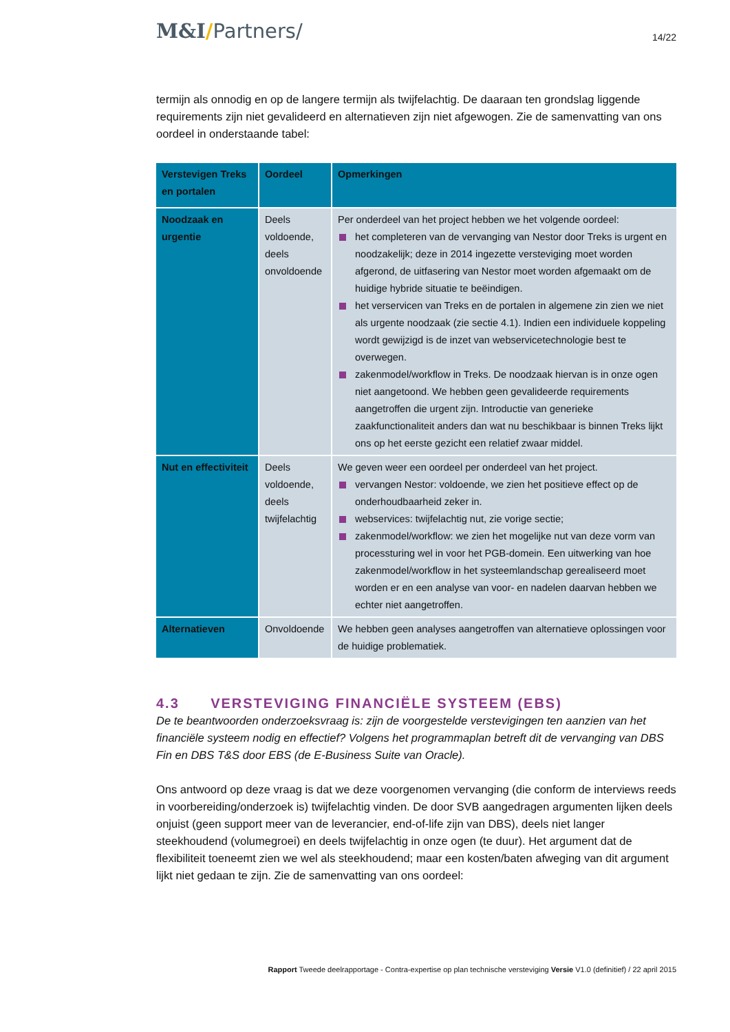M&I/Partners/
14/22
termijn als onnodig en op de langere termijn als twijfelachtig. De daaraan ten grondslag liggende requirements zijn niet gevalideerd en alternatieven zijn niet afgewogen. Zie de samenvatting van ons oordeel in onderstaande tabel:
| Verstevigen Treks en portalen | Oordeel | Opmerkingen |
| --- | --- | --- |
| Noodzaak en urgentie | Deels voldoende, deels onvoldoende | Per onderdeel van het project hebben we het volgende oordeel: het completeren van de vervanging van Nestor door Treks is urgent en noodzakelijk; deze in 2014 ingezette versteviging moet worden afgerond, de uitfasering van Nestor moet worden afgemaakt om de huidige hybride situatie te beëindigen. het verservicen van Treks en de portalen in algemene zin zien we niet als urgente noodzaak (zie sectie 4.1). Indien een individuele koppeling wordt gewijzigd is de inzet van webservicetechnologie best te overwegen. zakenmodel/workflow in Treks. De noodzaak hiervan is in onze ogen niet aangetoond. We hebben geen gevalideerde requirements aangetroffen die urgent zijn. Introductie van generieke zaakfunctionaliteit anders dan wat nu beschikbaar is binnen Treks lijkt ons op het eerste gezicht een relatief zwaar middel. |
| Nut en effectiviteit | Deels voldoende, deels twijfelachtig | We geven weer een oordeel per onderdeel van het project. vervangen Nestor: voldoende, we zien het positieve effect op de onderhoudbaarheid zeker in. webservices: twijfelachtig nut, zie vorige sectie; zakenmodel/workflow: we zien het mogelijke nut van deze vorm van processturing wel in voor het PGB-domein. Een uitwerking van hoe zakenmodel/workflow in het systeemlandschap gerealiseerd moet worden er en een analyse van voor- en nadelen daarvan hebben we echter niet aangetroffen. |
| Alternatieven | Onvoldoende | We hebben geen analyses aangetroffen van alternatieve oplossingen voor de huidige problematiek. |
4.3 VERSTEVIGING FINANCIËLE SYSTEEM (EBS)
De te beantwoorden onderzoeksvraag is: zijn de voorgestelde verstevigingen ten aanzien van het financiële systeem nodig en effectief? Volgens het programmaplan betreft dit de vervanging van DBS Fin en DBS T&S door EBS (de E-Business Suite van Oracle).
Ons antwoord op deze vraag is dat we deze voorgenomen vervanging (die conform de interviews reeds in voorbereiding/onderzoek is) twijfelachtig vinden. De door SVB aangedragen argumenten lijken deels onjuist (geen support meer van de leverancier, end-of-life zijn van DBS), deels niet langer steekhoudend (volumegroei) en deels twijfelachtig in onze ogen (te duur). Het argument dat de flexibiliteit toeneemt zien we wel als steekhoudend; maar een kosten/baten afweging van dit argument lijkt niet gedaan te zijn. Zie de samenvatting van ons oordeel:
Rapport Tweede deelrapportage - Contra-expertise op plan technische versteviging Versie V1.0 (definitief) / 22 april 2015